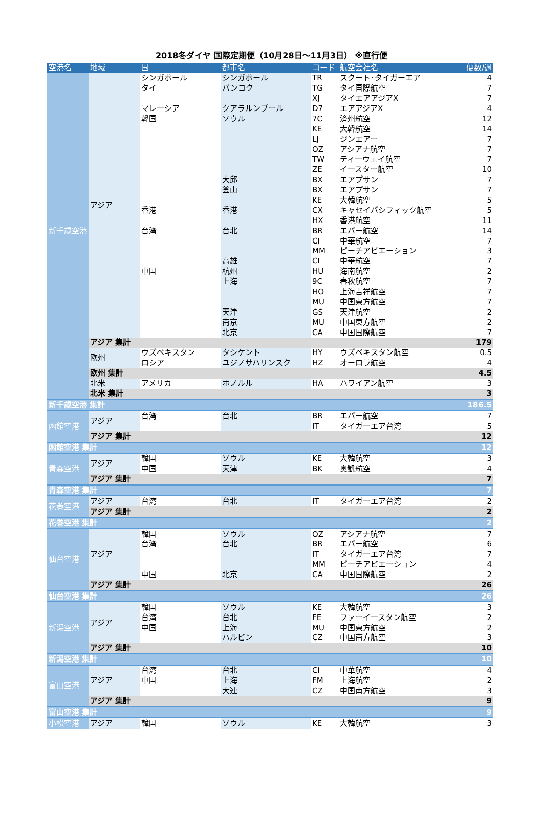2018冬ダイヤ 国際定期便（10月28日～11月3日） ※直行便
| 空港名 | 地域 | 国 | 都市名 | コード | 航空会社名 | 便数/週 |
| --- | --- | --- | --- | --- | --- | --- |
| 新千歳空港 | アジア | シンガポール | シンガポール | TR | スクート･タイガーエア | 4 |
| | | タイ | バンコク | TG | タイ国際航空 | 7 |
| | | | | XJ | タイエアアジアX | 7 |
| | | マレーシア | クアラルンプール | D7 | エアアジアX | 4 |
| | | 韓国 | ソウル | 7C | 済州航空 | 12 |
| | | | | KE | 大韓航空 | 14 |
| | | | | LJ | ジンエアー | 7 |
| | | | | OZ | アシアナ航空 | 7 |
| | | | | TW | ティーウェイ航空 | 7 |
| | | | | ZE | イースター航空 | 10 |
| | | | 大邱 | BX | エアプサン | 7 |
| | | | 釜山 | BX | エアプサン | 7 |
| | | | | KE | 大韓航空 | 5 |
| | | 香港 | 香港 | CX | キャセイパシフィック航空 | 5 |
| | | | | HX | 香港航空 | 11 |
| | | 台湾 | 台北 | BR | エバー航空 | 14 |
| | | | | CI | 中華航空 | 7 |
| | | | | MM | ピーチアビエーション | 3 |
| | | | 高雄 | CI | 中華航空 | 7 |
| | | 中国 | 杭州 | HU | 海南航空 | 2 |
| | | | 上海 | 9C | 春秋航空 | 7 |
| | | | | HO | 上海吉祥航空 | 7 |
| | | | | MU | 中国東方航空 | 7 |
| | | | 天津 | GS | 天津航空 | 2 |
| | | | 南京 | MU | 中国東方航空 | 2 |
| | | | 北京 | CA | 中国国際航空 | 7 |
| | アジア 集計 | | | | | 179 |
| | 欧州 | ウズベキスタン | タシケント | HY | ウズベキスタン航空 | 0.5 |
| | | ロシア | ユジノサハリンスク | HZ | オーロラ航空 | 4 |
| | 欧州 集計 | | | | | 4.5 |
| | 北米 | アメリカ | ホノルル | HA | ハワイアン航空 | 3 |
| | 北米 集計 | | | | | 3 |
| 新千歳空港 集計 | | | | | | 186.5 |
| 函館空港 | アジア | 台湾 | 台北 | BR | エバー航空 | 7 |
| | | | | IT | タイガーエア台湾 | 5 |
| | アジア 集計 | | | | | 12 |
| 函館空港 集計 | | | | | | 12 |
| 青森空港 | アジア | 韓国 | ソウル | KE | 大韓航空 | 3 |
| | | 中国 | 天津 | BK | 奥凱航空 | 4 |
| | アジア 集計 | | | | | 7 |
| 青森空港 集計 | | | | | | 7 |
| 花巻空港 | アジア | 台湾 | 台北 | IT | タイガーエア台湾 | 2 |
| | アジア 集計 | | | | | 2 |
| 花巻空港 集計 | | | | | | 2 |
| 仙台空港 | アジア | 韓国 | ソウル | OZ | アシアナ航空 | 7 |
| | | 台湾 | 台北 | BR | エバー航空 | 6 |
| | | | | IT | タイガーエア台湾 | 7 |
| | | | | MM | ピーチアビエーション | 4 |
| | | 中国 | 北京 | CA | 中国国際航空 | 2 |
| | アジア 集計 | | | | | 26 |
| 仙台空港 集計 | | | | | | 26 |
| 新潟空港 | アジア | 韓国 | ソウル | KE | 大韓航空 | 3 |
| | | 台湾 | 台北 | FE | ファーイースタン航空 | 2 |
| | | 中国 | 上海 | MU | 中国東方航空 | 2 |
| | | | ハルビン | CZ | 中国南方航空 | 3 |
| | アジア 集計 | | | | | 10 |
| 新潟空港 集計 | | | | | | 10 |
| 富山空港 | アジア | 台湾 | 台北 | CI | 中華航空 | 4 |
| | | 中国 | 上海 | FM | 上海航空 | 2 |
| | | | 大連 | CZ | 中国南方航空 | 3 |
| | アジア 集計 | | | | | 9 |
| 富山空港 集計 | | | | | | 9 |
| 小松空港 | アジア | 韓国 | ソウル | KE | 大韓航空 | 3 |